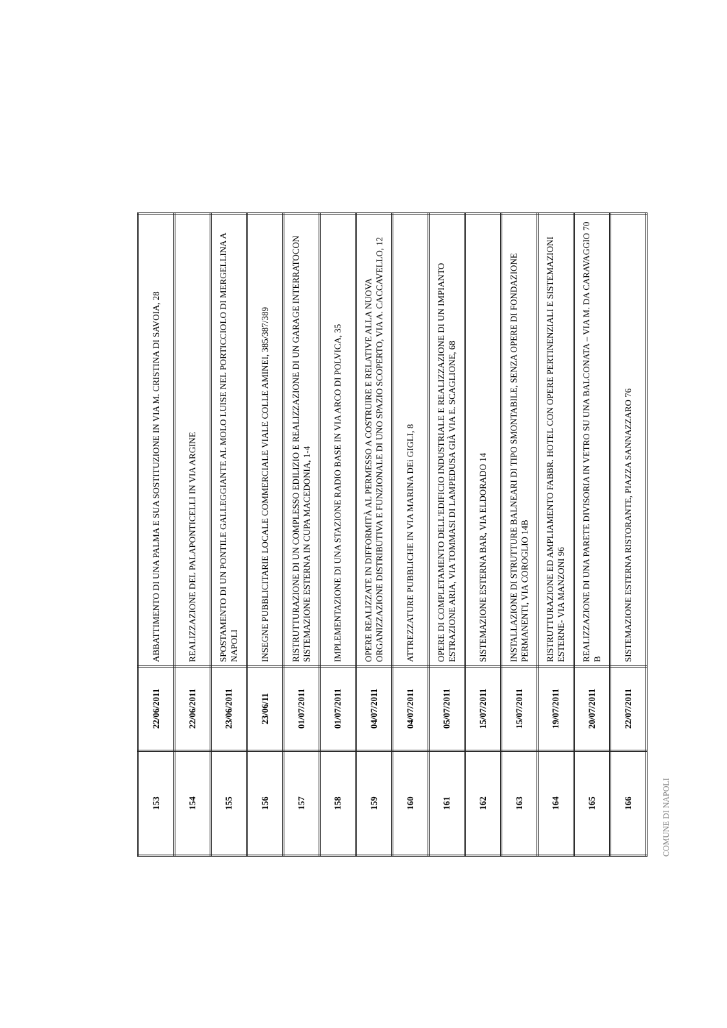| 153 | 22/06/2011 | ABBATTIMENTO DI UNA PALMA E SUA SOSTITUZIONE IN VIA M. CRISTINA DI SAVOIA, 28 |
| 154 | 22/06/2011 | REALIZZAZIONE DEL PALAPONTICELLI IN VIA ARGINE |
| 155 | 23/06/2011 | SPOSTAMENTO DI UN PONTILE GALLEGGIANTE AL MOLO LUISE NEL PORTICCIOLO DI MERGELLINA A NAPOLI |
| 156 | 23/06/11 | INSEGNE PUBBLICITARIE LOCALE COMMERCIALE VIALE COLLE AMINEI, 385/387/389 |
| 157 | 01/07/2011 | RISTRUTTURAZIONE DI UN COMPLESSO EDILIZIO E REALIZZAZIONE DI UN GARAGE INTERRATOCON SISTEMAZIONE ESTERNA IN CUPA MACEDONIA, 1-4 |
| 158 | 01/07/2011 | IMPLEMENTAZIONE DI UNA STAZIONE RADIO BASE IN VIA ARCO DI POLVICA, 35 |
| 159 | 04/07/2011 | OPERE REALIZZATE IN DIFFORMITÀ AL PERMESSO A COSTRUIRE E RELATIVE ALLA NUOVA ORGANIZZAZIONE DISTRIBUTIVA E FUNZIONALE DI UNO SPAZIO SCOPERTO, VIA A. CACCAVELLO, 12 |
| 160 | 04/07/2011 | ATTREZZATURE PUBBLICHE IN VIA MARINA DEi GIGLI, 8 |
| 161 | 05/07/2011 | OPERE DI COMPLETAMENTO DELL'EDIFICIO INDUSTRIALE E REALIZZAZIONE DI UN IMPIANTO ESTRAZIONE ARIA, VIA TOMMASI DI LAMPEDUSA GIÀ VIA E. SCAGLIONE, 68 |
| 162 | 15/07/2011 | SISTEMAZIONE ESTERNA BAR, VIA ELDORADO 14 |
| 163 | 15/07/2011 | INSTALLAZIONE DI STRUTTURE BALNEARI DI TIPO SMONTABILE, SENZA OPERE DI FONDAZIONE PERMANENTI, VIA COROGLIO 14B |
| 164 | 19/07/2011 | RISTRUTTURAZIONE ED AMPLIAMENTO FABBR. HOTEL CON OPERE PERTINENZIALI E SISTEMAZIONI ESTERNE- VIA MANZONI 96 |
| 165 | 20/07/2011 | REALIZZAZIONE DI UNA PARETE DIVISORIA IN VETRO SU UNA BALCONATA – VIA M. DA CARAVAGGIO 70 B |
| 166 | 22/07/2011 | SISTEMAZIONE ESTERNA RISTORANTE, PIAZZA SANNAZZARO 76 |
COMUNE DI NAPOLI